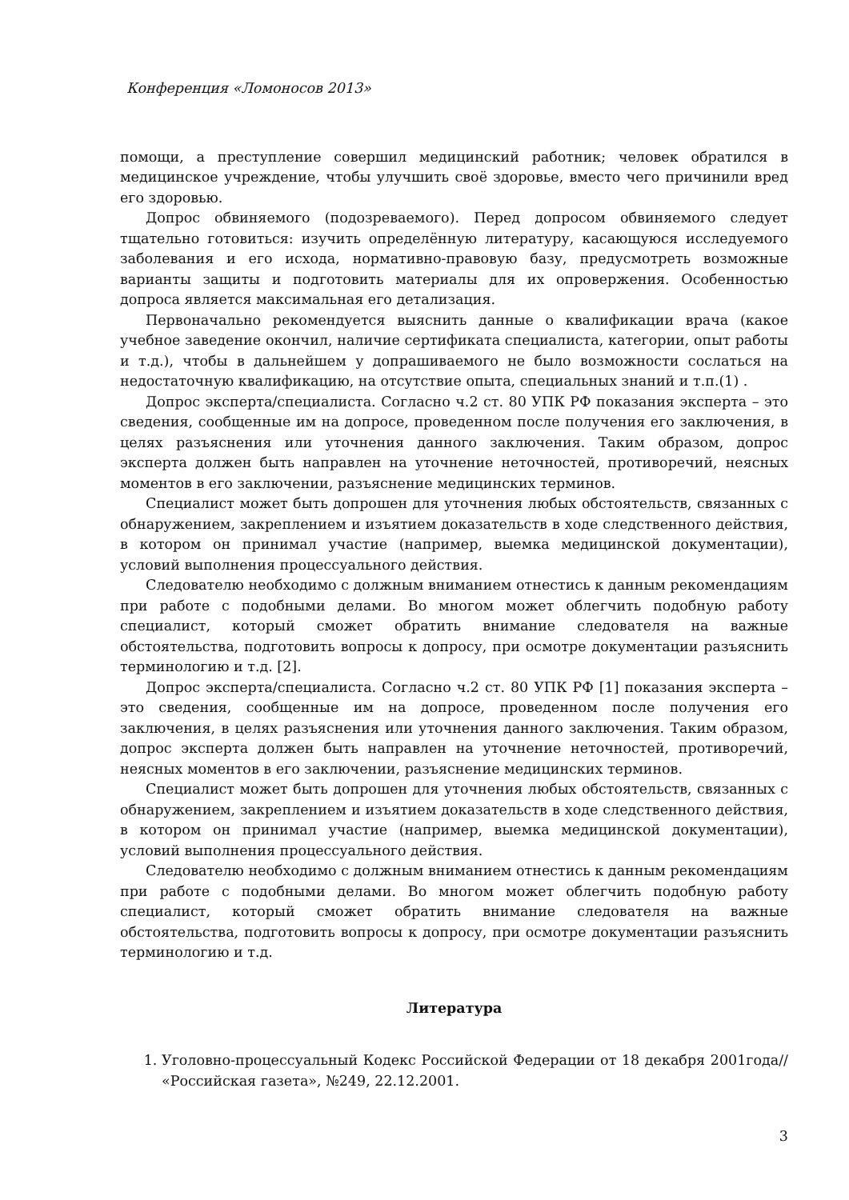Конференция «Ломоносов 2013»
помощи, а преступление совершил медицинский работник; человек обратился в медицинское учреждение, чтобы улучшить своё здоровье, вместо чего причинили вред его здоровью.
Допрос обвиняемого (подозреваемого). Перед допросом обвиняемого следует тщательно готовиться: изучить определённую литературу, касающуюся исследуемого заболевания и его исхода, нормативно-правовую базу, предусмотреть возможные варианты защиты и подготовить материалы для их опровержения. Особенностью допроса является максимальная его детализация.
Первоначально рекомендуется выяснить данные о квалификации врача (какое учебное заведение окончил, наличие сертификата специалиста, категории, опыт работы и т.д.), чтобы в дальнейшем у допрашиваемого не было возможности сослаться на недостаточную квалификацию, на отсутствие опыта, специальных знаний и т.п.(1) .
Допрос эксперта/специалиста. Согласно ч.2 ст. 80 УПК РФ показания эксперта – это сведения, сообщенные им на допросе, проведенном после получения его заключения, в целях разъяснения или уточнения данного заключения. Таким образом, допрос эксперта должен быть направлен на уточнение неточностей, противоречий, неясных моментов в его заключении, разъяснение медицинских терминов.
Специалист может быть допрошен для уточнения любых обстоятельств, связанных с обнаружением, закреплением и изъятием доказательств в ходе следственного действия, в котором он принимал участие (например, выемка медицинской документации), условий выполнения процессуального действия.
Следователю необходимо с должным вниманием отнестись к данным рекомендациям при работе с подобными делами. Во многом может облегчить подобную работу специалист, который сможет обратить внимание следователя на важные обстоятельства, подготовить вопросы к допросу, при осмотре документации разъяснить терминологию и т.д. [2].
Допрос эксперта/специалиста. Согласно ч.2 ст. 80 УПК РФ [1] показания эксперта – это сведения, сообщенные им на допросе, проведенном после получения его заключения, в целях разъяснения или уточнения данного заключения. Таким образом, допрос эксперта должен быть направлен на уточнение неточностей, противоречий, неясных моментов в его заключении, разъяснение медицинских терминов.
Специалист может быть допрошен для уточнения любых обстоятельств, связанных с обнаружением, закреплением и изъятием доказательств в ходе следственного действия, в котором он принимал участие (например, выемка медицинской документации), условий выполнения процессуального действия.
Следователю необходимо с должным вниманием отнестись к данным рекомендациям при работе с подобными делами. Во многом может облегчить подобную работу специалист, который сможет обратить внимание следователя на важные обстоятельства, подготовить вопросы к допросу, при осмотре документации разъяснить терминологию и т.д.
Литература
1. Уголовно-процессуальный Кодекс Российской Федерации от 18 декабря 2001года// «Российская газета», №249, 22.12.2001.
3